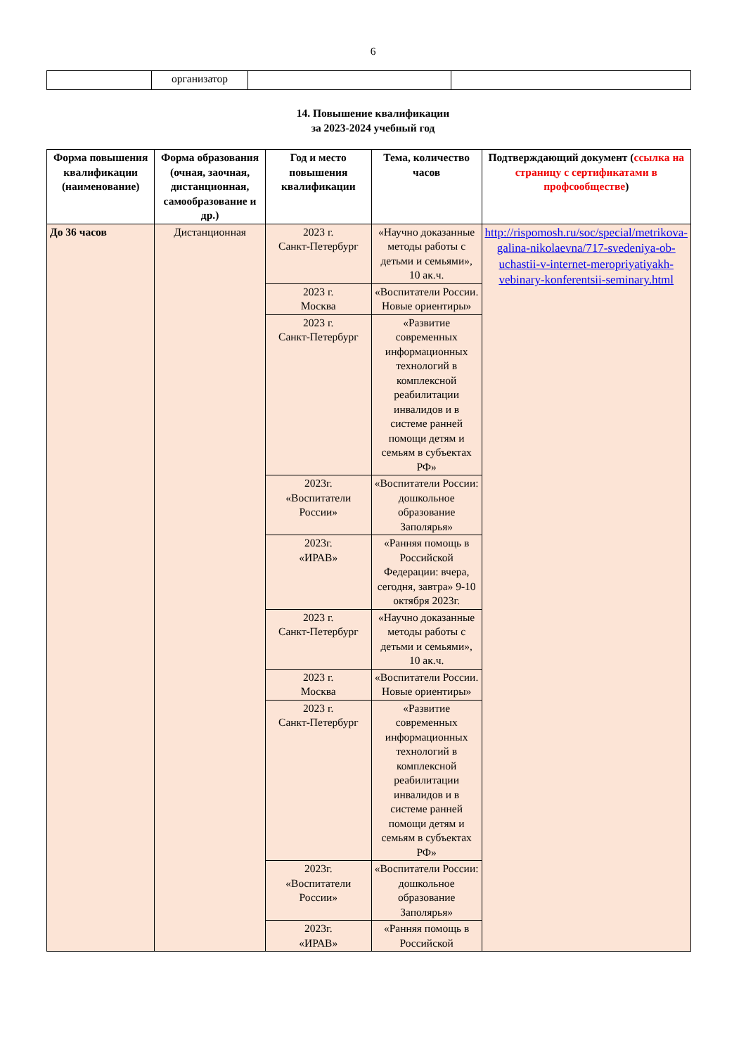6
| | организатор | | |
14. Повышение квалификации
за 2023-2024 учебный год
| Форма повышения квалификации (наименование) | Форма образования (очная, заочная, дистанционная, самообразование и др.) | Год и место повышения квалификации | Тема, количество часов | Подтверждающий документ ( ссылка на страницу с сертификатами в профсообществе ) |
| --- | --- | --- | --- | --- |
| До 36 часов | Дистанционная | 2023 г. Санкт-Петербург | «Научно доказанные методы работы с детьми и семьями», 10 ак.ч. | http://rispomosh.ru/soc/special/metrikova-galina-nikolaevna/717-svedeniya-ob-uchastii-v-internet-meropriyatiyakh-vebinary-konferentsii-seminary.html |
| | | 2023 г. Москва | «Воспитатели России. Новые ориентиры» | |
| | | 2023 г. Санкт-Петербург | «Развитие современных информационных технологий в комплексной реабилитации инвалидов и в системе ранней помощи детям и семьям в субъектах РФ» | |
| | | 2023г. «Воспитатели России» | «Воспитатели России: дошкольное образование Заполярья» | |
| | | 2023г. «ИРАВ» | «Ранняя помощь в Российской Федерации: вчера, сегодня, завтра» 9-10 октября 2023г. | |
| | | 2023 г. Санкт-Петербург | «Научно доказанные методы работы с детьми и семьями», 10 ак.ч. | |
| | | 2023 г. Москва | «Воспитатели России. Новые ориентиры» | |
| | | 2023 г. Санкт-Петербург | «Развитие современных информационных технологий в комплексной реабилитации инвалидов и в системе ранней помощи детям и семьям в субъектах РФ» | |
| | | 2023г. «Воспитатели России» | «Воспитатели России: дошкольное образование Заполярья» | |
| | | 2023г. «ИРАВ» | «Ранняя помощь в Российской | |